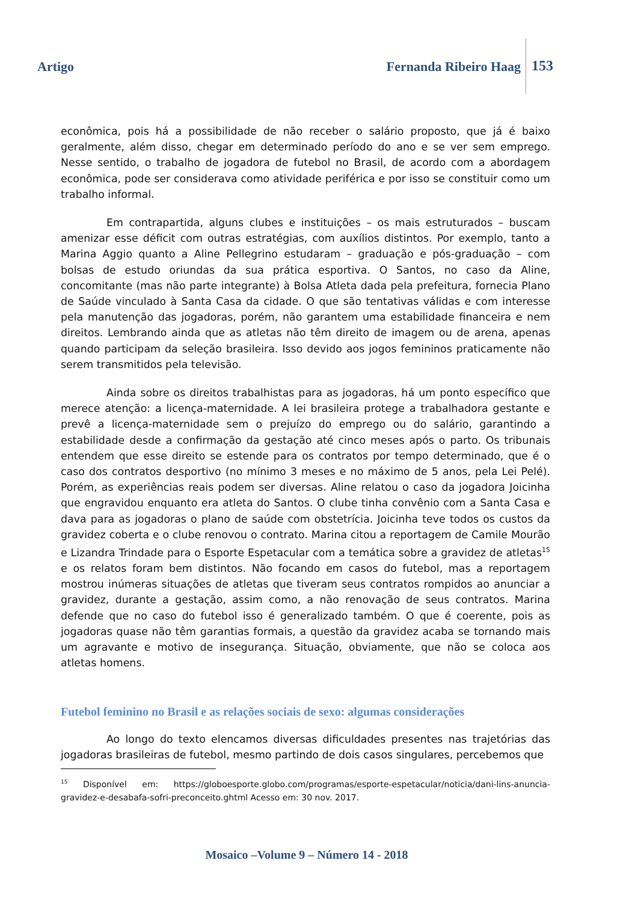Artigo Fernanda Ribeiro Haag 153
econômica, pois há a possibilidade de não receber o salário proposto, que já é baixo geralmente, além disso, chegar em determinado período do ano e se ver sem emprego. Nesse sentido, o trabalho de jogadora de futebol no Brasil, de acordo com a abordagem econômica, pode ser considerava como atividade periférica e por isso se constituir como um trabalho informal.
Em contrapartida, alguns clubes e instituições – os mais estruturados – buscam amenizar esse déficit com outras estratégias, com auxílios distintos. Por exemplo, tanto a Marina Aggio quanto a Aline Pellegrino estudaram – graduação e pós-graduação – com bolsas de estudo oriundas da sua prática esportiva. O Santos, no caso da Aline, concomitante (mas não parte integrante) à Bolsa Atleta dada pela prefeitura, fornecia Plano de Saúde vinculado à Santa Casa da cidade. O que são tentativas válidas e com interesse pela manutenção das jogadoras, porém, não garantem uma estabilidade financeira e nem direitos. Lembrando ainda que as atletas não têm direito de imagem ou de arena, apenas quando participam da seleção brasileira. Isso devido aos jogos femininos praticamente não serem transmitidos pela televisão.
Ainda sobre os direitos trabalhistas para as jogadoras, há um ponto específico que merece atenção: a licença-maternidade. A lei brasileira protege a trabalhadora gestante e prevê a licença-maternidade sem o prejuízo do emprego ou do salário, garantindo a estabilidade desde a confirmação da gestação até cinco meses após o parto. Os tribunais entendem que esse direito se estende para os contratos por tempo determinado, que é o caso dos contratos desportivo (no mínimo 3 meses e no máximo de 5 anos, pela Lei Pelé). Porém, as experiências reais podem ser diversas. Aline relatou o caso da jogadora Joicinha que engravidou enquanto era atleta do Santos. O clube tinha convênio com a Santa Casa e dava para as jogadoras o plano de saúde com obstetrícia. Joicinha teve todos os custos da gravidez coberta e o clube renovou o contrato. Marina citou a reportagem de Camile Mourão e Lizandra Trindade para o Esporte Espetacular com a temática sobre a gravidez de atletas<sup>15</sup> e os relatos foram bem distintos. Não focando em casos do futebol, mas a reportagem mostrou inúmeras situações de atletas que tiveram seus contratos rompidos ao anunciar a gravidez, durante a gestação, assim como, a não renovação de seus contratos. Marina defende que no caso do futebol isso é generalizado também. O que é coerente, pois as jogadoras quase não têm garantias formais, a questão da gravidez acaba se tornando mais um agravante e motivo de insegurança. Situação, obviamente, que não se coloca aos atletas homens.
Futebol feminino no Brasil e as relações sociais de sexo: algumas considerações
Ao longo do texto elencamos diversas dificuldades presentes nas trajetórias das jogadoras brasileiras de futebol, mesmo partindo de dois casos singulares, percebemos que
<sup>15</sup> Disponível em: https://globoesporte.globo.com/programas/esporte-espetacular/noticia/dani-lins-anuncia-gravidez-e-desabafa-sofri-preconceito.ghtml Acesso em: 30 nov. 2017.
Mosaico –Volume 9 – Número 14 - 2018